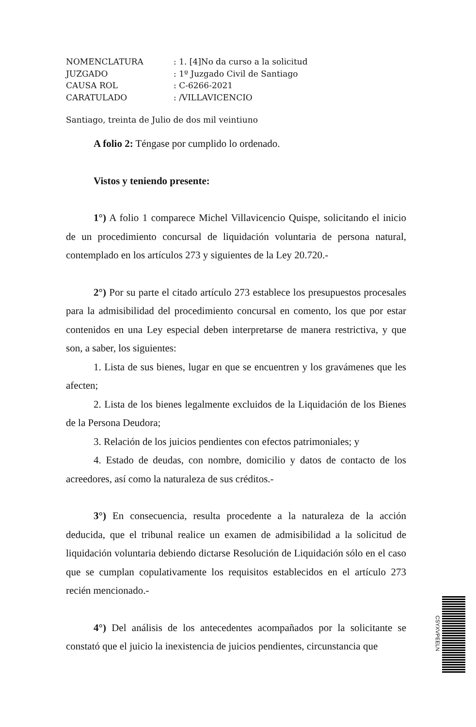NOMENCLATURA: 1. [4]No da curso a la solicitud
JUZGADO: 1º Juzgado Civil de Santiago
CAUSA ROL: C-6266-2021
CARATULADO: /VILLAVICENCIO
Santiago, treinta de Julio de dos mil veintiuno
A folio 2: Téngase por cumplido lo ordenado.
Vistos y teniendo presente:
1°) A folio 1 comparece Michel Villavicencio Quispe, solicitando el inicio de un procedimiento concursal de liquidación voluntaria de persona natural, contemplado en los artículos 273 y siguientes de la Ley 20.720.-
2°) Por su parte el citado artículo 273 establece los presupuestos procesales para la admisibilidad del procedimiento concursal en comento, los que por estar contenidos en una Ley especial deben interpretarse de manera restrictiva, y que son, a saber, los siguientes:
1. Lista de sus bienes, lugar en que se encuentren y los gravámenes que les afecten;
2. Lista de los bienes legalmente excluidos de la Liquidación de los Bienes de la Persona Deudora;
3. Relación de los juicios pendientes con efectos patrimoniales; y
4. Estado de deudas, con nombre, domicilio y datos de contacto de los acreedores, así como la naturaleza de sus créditos.-
3°) En consecuencia, resulta procedente a la naturaleza de la acción deducida, que el tribunal realice un examen de admisibilidad a la solicitud de liquidación voluntaria debiendo dictarse Resolución de Liquidación sólo en el caso que se cumplan copulativamente los requisitos establecidos en el artículo 273 recién mencionado.-
4°) Del análisis de los antecedentes acompañados por la solicitante se constató que el juicio la inexistencia de juicios pendientes, circunstancia que
CSYXVPEELN